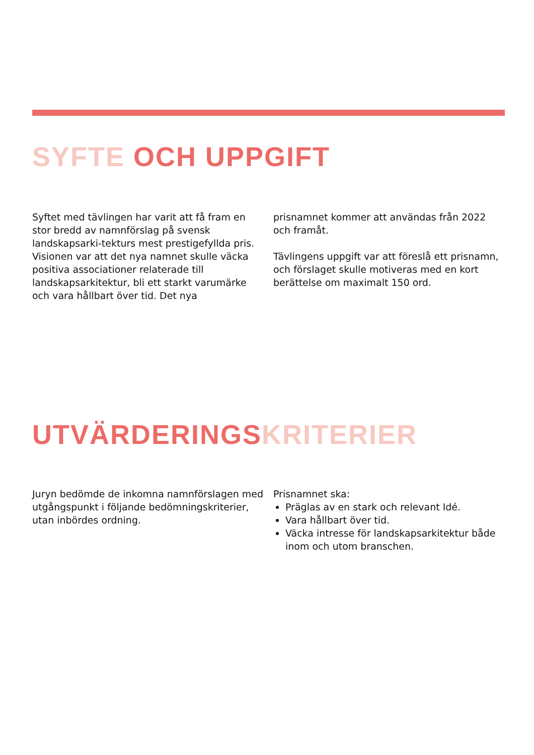SYFTE OCH UPPGIFT
Syftet med tävlingen har varit att få fram en stor bredd av namnförslag på svensk landskapsarki-tekturs mest prestigefyllda pris. Visionen var att det nya namnet skulle väcka positiva associationer relaterade till landskapsarkitektur, bli ett starkt varumärke och vara hållbart över tid. Det nya
prisnamnet kommer att användas från 2022 och framåt.
Tävlingens uppgift var att föreslå ett prisnamn, och förslaget skulle motiveras med en kort berättelse om maximalt 150 ord.
UTVÄRDERINGSKRITERIER
Juryn bedömde de inkomna namnförslagen med utgångspunkt i följande bedömningskriterier, utan inbördes ordning.
Prisnamnet ska:
Präglas av en stark och relevant Idé.
Vara hållbart över tid.
Väcka intresse för landskapsarkitektur både inom och utom branschen.